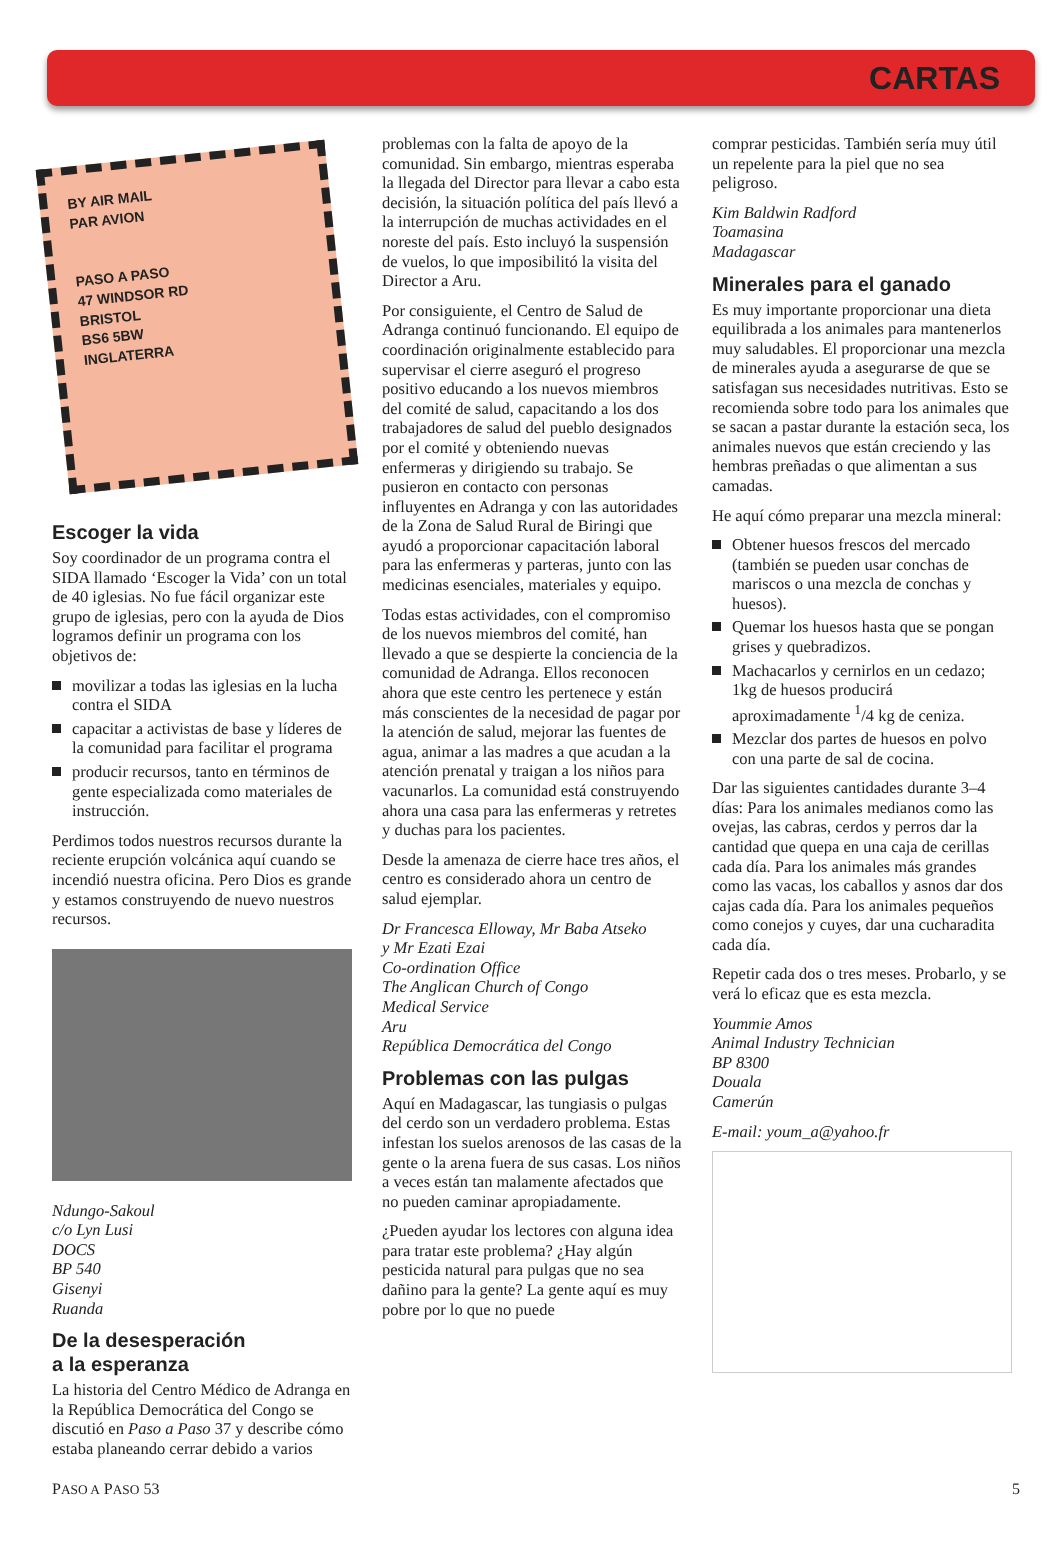CARTAS
BY AIR MAIL
PAR AVION
PASO A PASO
47 WINDSOR RD
BRISTOL
BS6 5BW
INGLATERRA
Escoger la vida
Soy coordinador de un programa contra el SIDA llamado ‘Escoger la Vida’ con un total de 40 iglesias. No fue fácil organizar este grupo de iglesias, pero con la ayuda de Dios logramos definir un programa con los objetivos de:
movilizar a todas las iglesias en la lucha contra el SIDA
capacitar a activistas de base y líderes de la comunidad para facilitar el programa
producir recursos, tanto en términos de gente especializada como materiales de instrucción.
Perdimos todos nuestros recursos durante la reciente erupción volcánica aquí cuando se incendió nuestra oficina. Pero Dios es grande y estamos construyendo de nuevo nuestros recursos.
Ndungo-Sakoul
c/o Lyn Lusi
DOCS
BP 540
Gisenyi
Ruanda
De la desesperación
a la esperanza
La historia del Centro Médico de Adranga en la República Democrática del Congo se discutió en Paso a Paso 37 y describe cómo estaba planeando cerrar debido a varios
problemas con la falta de apoyo de la comunidad. Sin embargo, mientras esperaba la llegada del Director para llevar a cabo esta decisión, la situación política del país llevó a la interrupción de muchas actividades en el noreste del país. Esto incluyó la suspensión de vuelos, lo que imposibilitó la visita del Director a Aru.
Por consiguiente, el Centro de Salud de Adranga continuó funcionando. El equipo de coordinación originalmente establecido para supervisar el cierre aseguró el progreso positivo educando a los nuevos miembros del comité de salud, capacitando a los dos trabajadores de salud del pueblo designados por el comité y obteniendo nuevas enfermeras y dirigiendo su trabajo. Se pusieron en contacto con personas influyentes en Adranga y con las autoridades de la Zona de Salud Rural de Biringi que ayudó a proporcionar capacitación laboral para las enfermeras y parteras, junto con las medicinas esenciales, materiales y equipo.
Todas estas actividades, con el compromiso de los nuevos miembros del comité, han llevado a que se despierte la conciencia de la comunidad de Adranga. Ellos reconocen ahora que este centro les pertenece y están más conscientes de la necesidad de pagar por la atención de salud, mejorar las fuentes de agua, animar a las madres a que acudan a la atención prenatal y traigan a los niños para vacunarlos. La comunidad está construyendo ahora una casa para las enfermeras y retretes y duchas para los pacientes.
Desde la amenaza de cierre hace tres años, el centro es considerado ahora un centro de salud ejemplar.
Dr Francesca Elloway, Mr Baba Atseko
y Mr Ezati Ezai
Co-ordination Office
The Anglican Church of Congo
Medical Service
Aru
República Democrática del Congo
Problemas con las pulgas
Aquí en Madagascar, las tungiasis o pulgas del cerdo son un verdadero problema. Estas infestan los suelos arenosos de las casas de la gente o la arena fuera de sus casas. Los niños a veces están tan malamente afectados que no pueden caminar apropiadamente.
¿Pueden ayudar los lectores con alguna idea para tratar este problema? ¿Hay algún pesticida natural para pulgas que no sea dañino para la gente? La gente aquí es muy pobre por lo que no puede
comprar pesticidas. También sería muy útil un repelente para la piel que no sea peligroso.
Kim Baldwin Radford
Toamasina
Madagascar
Minerales para el ganado
Es muy importante proporcionar una dieta equilibrada a los animales para mantenerlos muy saludables. El proporcionar una mezcla de minerales ayuda a asegurarse de que se satisfagan sus necesidades nutritivas. Esto se recomienda sobre todo para los animales que se sacan a pastar durante la estación seca, los animales nuevos que están creciendo y las hembras preñadas o que alimentan a sus camadas.
He aquí cómo preparar una mezcla mineral:
Obtener huesos frescos del mercado (también se pueden usar conchas de mariscos o una mezcla de conchas y huesos).
Quemar los huesos hasta que se pongan grises y quebradizos.
Machacarlos y cernirlos en un cedazo; 1kg de huesos producirá aproximadamente <sup>1</sup>/4 kg de ceniza.
Mezclar dos partes de huesos en polvo con una parte de sal de cocina.
Dar las siguientes cantidades durante 3–4 días: Para los animales medianos como las ovejas, las cabras, cerdos y perros dar la cantidad que quepa en una caja de cerillas cada día. Para los animales más grandes como las vacas, los caballos y asnos dar dos cajas cada día. Para los animales pequeños como conejos y cuyes, dar una cucharadita cada día.
Repetir cada dos o tres meses. Probarlo, y se verá lo eficaz que es esta mezcla.
Yoummie Amos
Animal Industry Technician
BP 8300
Douala
Camerún
E-mail: youm_a@yahoo.fr
PASO A PASO 53 5